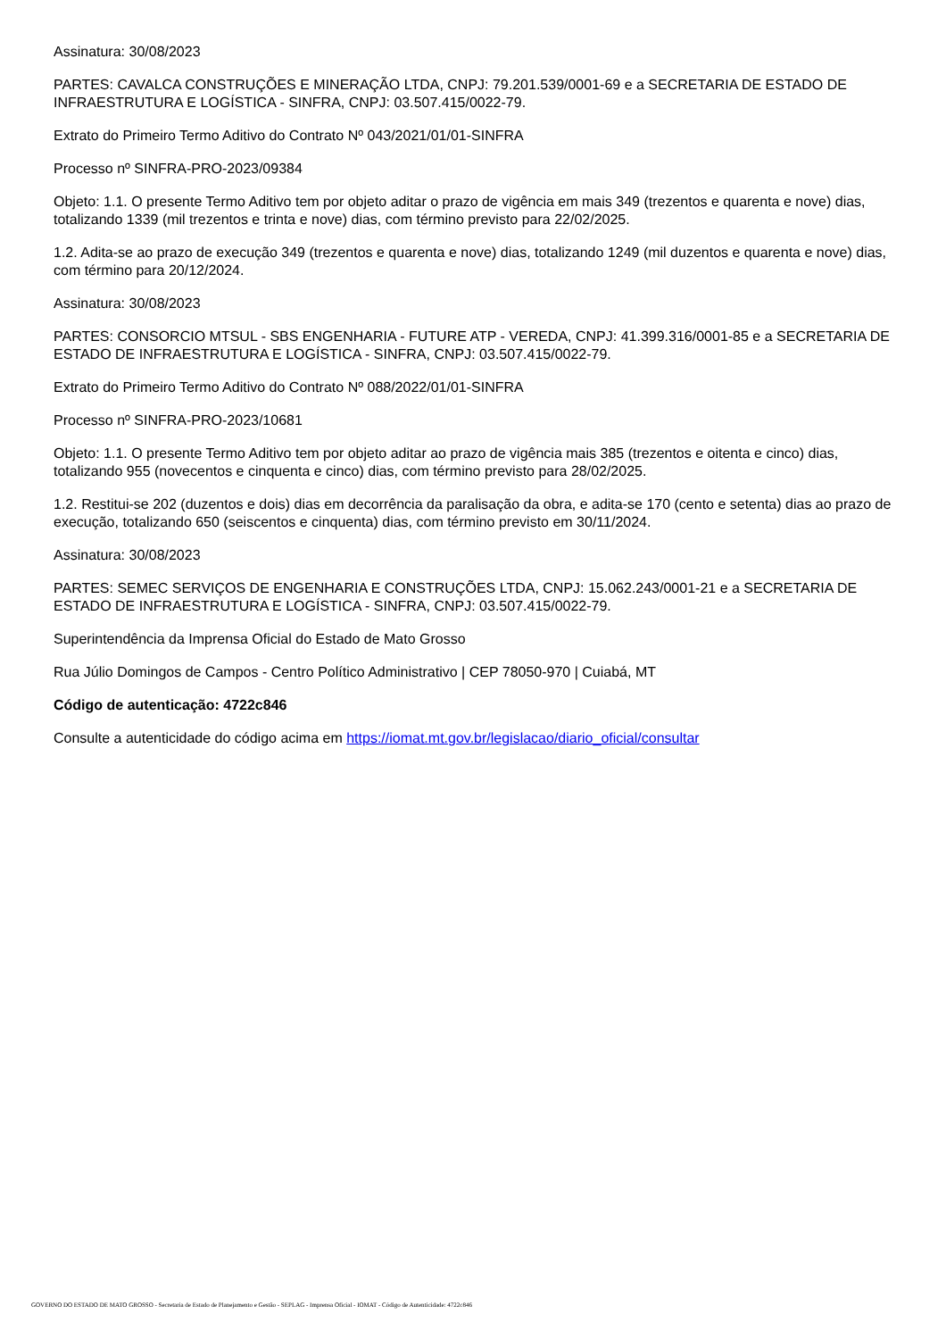Assinatura: 30/08/2023
PARTES: CAVALCA CONSTRUÇÕES E MINERAÇÃO LTDA, CNPJ: 79.201.539/0001-69 e a SECRETARIA DE ESTADO DE INFRAESTRUTURA E LOGÍSTICA - SINFRA, CNPJ: 03.507.415/0022-79.
Extrato do Primeiro Termo Aditivo do Contrato Nº 043/2021/01/01-SINFRA
Processo nº SINFRA-PRO-2023/09384
Objeto: 1.1. O presente Termo Aditivo tem por objeto aditar o prazo de vigência em mais 349 (trezentos e quarenta e nove) dias, totalizando 1339 (mil trezentos e trinta e nove) dias, com término previsto para 22/02/2025.
1.2. Adita-se ao prazo de execução 349 (trezentos e quarenta e nove) dias, totalizando 1249 (mil duzentos e quarenta e nove) dias, com término para 20/12/2024.
Assinatura: 30/08/2023
PARTES: CONSORCIO MTSUL - SBS ENGENHARIA - FUTURE ATP - VEREDA, CNPJ: 41.399.316/0001-85 e a SECRETARIA DE ESTADO DE INFRAESTRUTURA E LOGÍSTICA - SINFRA, CNPJ: 03.507.415/0022-79.
Extrato do Primeiro Termo Aditivo do Contrato Nº 088/2022/01/01-SINFRA
Processo nº SINFRA-PRO-2023/10681
Objeto: 1.1. O presente Termo Aditivo tem por objeto aditar ao prazo de vigência mais 385 (trezentos e oitenta e cinco) dias, totalizando 955 (novecentos e cinquenta e cinco) dias, com término previsto para 28/02/2025.
1.2. Restitui-se 202 (duzentos e dois) dias em decorrência da paralisação da obra, e adita-se 170 (cento e setenta) dias ao prazo de execução, totalizando 650 (seiscentos e cinquenta) dias, com término previsto em 30/11/2024.
Assinatura: 30/08/2023
PARTES: SEMEC SERVIÇOS DE ENGENHARIA E CONSTRUÇÕES LTDA, CNPJ: 15.062.243/0001-21 e a SECRETARIA DE ESTADO DE INFRAESTRUTURA E LOGÍSTICA - SINFRA, CNPJ: 03.507.415/0022-79.
Superintendência da Imprensa Oficial do Estado de Mato Grosso
Rua Júlio Domingos de Campos - Centro Político Administrativo | CEP 78050-970 | Cuiabá, MT
Código de autenticação: 4722c846
Consulte a autenticidade do código acima em https://iomat.mt.gov.br/legislacao/diario_oficial/consultar
GOVERNO DO ESTADO DE MATO GROSSO - Secretaria de Estado de Planejamento e Gestão - SEPLAG - Imprensa Oficial - IOMAT - Código de Autenticidade: 4722c846